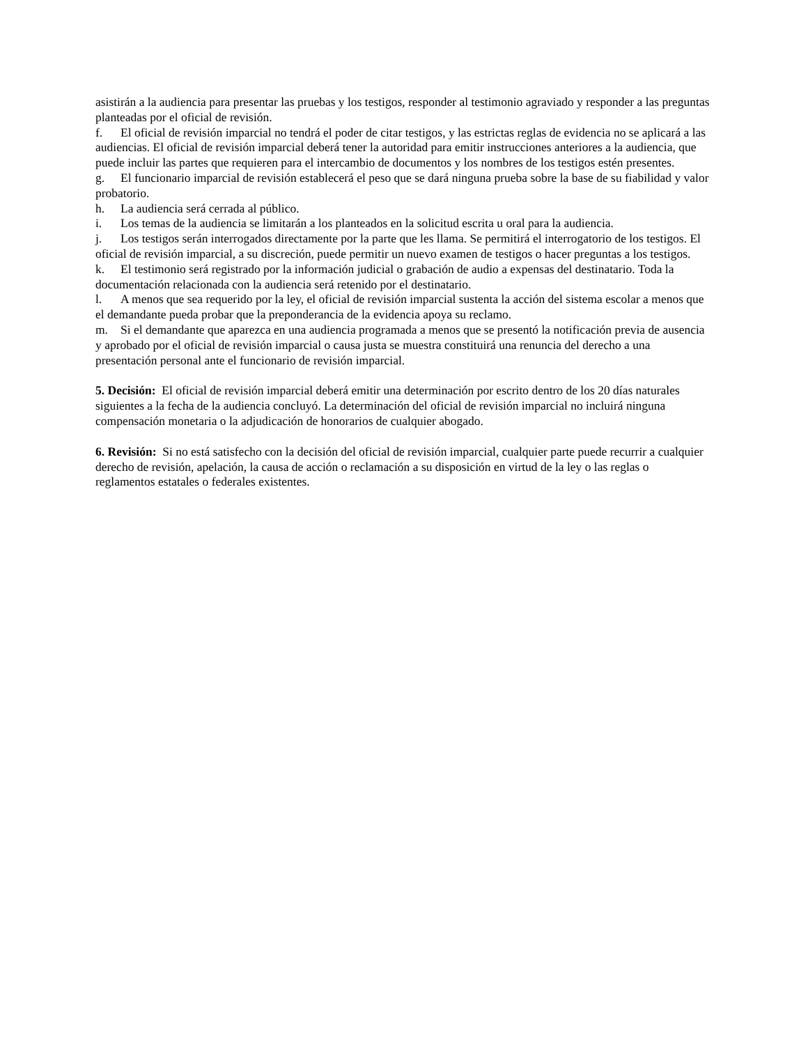asistirán a la audiencia para presentar las pruebas y los testigos, responder al testimonio agraviado y responder a las preguntas planteadas por el oficial de revisión.
f. El oficial de revisión imparcial no tendrá el poder de citar testigos, y las estrictas reglas de evidencia no se aplicará a las audiencias. El oficial de revisión imparcial deberá tener la autoridad para emitir instrucciones anteriores a la audiencia, que puede incluir las partes que requieren para el intercambio de documentos y los nombres de los testigos estén presentes.
g. El funcionario imparcial de revisión establecerá el peso que se dará ninguna prueba sobre la base de su fiabilidad y valor probatorio.
h. La audiencia será cerrada al público.
i. Los temas de la audiencia se limitarán a los planteados en la solicitud escrita u oral para la audiencia.
j. Los testigos serán interrogados directamente por la parte que les llama. Se permitirá el interrogatorio de los testigos. El oficial de revisión imparcial, a su discreción, puede permitir un nuevo examen de testigos o hacer preguntas a los testigos.
k. El testimonio será registrado por la información judicial o grabación de audio a expensas del destinatario. Toda la documentación relacionada con la audiencia será retenido por el destinatario.
l. A menos que sea requerido por la ley, el oficial de revisión imparcial sustenta la acción del sistema escolar a menos que el demandante pueda probar que la preponderancia de la evidencia apoya su reclamo.
m. Si el demandante que aparezca en una audiencia programada a menos que se presentó la notificación previa de ausencia y aprobado por el oficial de revisión imparcial o causa justa se muestra constituirá una renuncia del derecho a una presentación personal ante el funcionario de revisión imparcial.
5. Decisión: El oficial de revisión imparcial deberá emitir una determinación por escrito dentro de los 20 días naturales siguientes a la fecha de la audiencia concluyó. La determinación del oficial de revisión imparcial no incluirá ninguna compensación monetaria o la adjudicación de honorarios de cualquier abogado.
6. Revisión: Si no está satisfecho con la decisión del oficial de revisión imparcial, cualquier parte puede recurrir a cualquier derecho de revisión, apelación, la causa de acción o reclamación a su disposición en virtud de la ley o las reglas o reglamentos estatales o federales existentes.